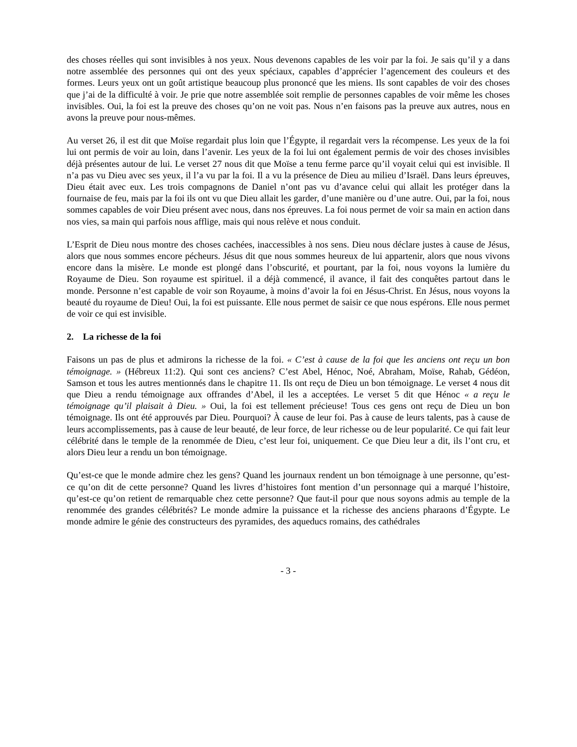des choses réelles qui sont invisibles à nos yeux. Nous devenons capables de les voir par la foi. Je sais qu’il y a dans notre assemblée des personnes qui ont des yeux spéciaux, capables d’apprécier l’agencement des couleurs et des formes. Leurs yeux ont un goût artistique beaucoup plus prononcé que les miens. Ils sont capables de voir des choses que j’ai de la difficulté à voir. Je prie que notre assemblée soit remplie de personnes capables de voir même les choses invisibles. Oui, la foi est la preuve des choses qu’on ne voit pas. Nous n’en faisons pas la preuve aux autres, nous en avons la preuve pour nous-mêmes.
Au verset 26, il est dit que Moïse regardait plus loin que l’Égypte, il regardait vers la récompense. Les yeux de la foi lui ont permis de voir au loin, dans l’avenir. Les yeux de la foi lui ont également permis de voir des choses invisibles déjà présentes autour de lui. Le verset 27 nous dit que Moïse a tenu ferme parce qu’il voyait celui qui est invisible. Il n’a pas vu Dieu avec ses yeux, il l’a vu par la foi. Il a vu la présence de Dieu au milieu d’Israël. Dans leurs épreuves, Dieu était avec eux. Les trois compagnons de Daniel n’ont pas vu d’avance celui qui allait les protéger dans la fournaise de feu, mais par la foi ils ont vu que Dieu allait les garder, d’une manière ou d’une autre. Oui, par la foi, nous sommes capables de voir Dieu présent avec nous, dans nos épreuves. La foi nous permet de voir sa main en action dans nos vies, sa main qui parfois nous afflige, mais qui nous relève et nous conduit.
L’Esprit de Dieu nous montre des choses cachées, inaccessibles à nos sens. Dieu nous déclare justes à cause de Jésus, alors que nous sommes encore pécheurs. Jésus dit que nous sommes heureux de lui appartenir, alors que nous vivons encore dans la misère. Le monde est plongé dans l’obscurité, et pourtant, par la foi, nous voyons la lumière du Royaume de Dieu. Son royaume est spirituel. il a déjà commencé, il avance, il fait des conquêtes partout dans le monde. Personne n’est capable de voir son Royaume, à moins d’avoir la foi en Jésus-Christ. En Jésus, nous voyons la beauté du royaume de Dieu! Oui, la foi est puissante. Elle nous permet de saisir ce que nous espérons. Elle nous permet de voir ce qui est invisible.
2. La richesse de la foi
Faisons un pas de plus et admirons la richesse de la foi. « C’est à cause de la foi que les anciens ont reçu un bon témoignage. » (Hébreux 11:2). Qui sont ces anciens? C’est Abel, Hénoc, Noé, Abraham, Moïse, Rahab, Gédéon, Samson et tous les autres mentionnés dans le chapitre 11. Ils ont reçu de Dieu un bon témoignage. Le verset 4 nous dit que Dieu a rendu témoignage aux offrandes d’Abel, il les a acceptées. Le verset 5 dit que Hénoc « a reçu le témoignage qu’il plaisait à Dieu. » Oui, la foi est tellement précieuse! Tous ces gens ont reçu de Dieu un bon témoignage. Ils ont été approuvés par Dieu. Pourquoi? À cause de leur foi. Pas à cause de leurs talents, pas à cause de leurs accomplissements, pas à cause de leur beauté, de leur force, de leur richesse ou de leur popularité. Ce qui fait leur célébrité dans le temple de la renommée de Dieu, c’est leur foi, uniquement. Ce que Dieu leur a dit, ils l’ont cru, et alors Dieu leur a rendu un bon témoignage.
Qu’est-ce que le monde admire chez les gens? Quand les journaux rendent un bon témoignage à une personne, qu’est-ce qu’on dit de cette personne? Quand les livres d’histoires font mention d’un personnage qui a marqué l’histoire, qu’est-ce qu’on retient de remarquable chez cette personne? Que faut-il pour que nous soyons admis au temple de la renommée des grandes célébrités? Le monde admire la puissance et la richesse des anciens pharaons d’Égypte. Le monde admire le génie des constructeurs des pyramides, des aqueducs romains, des cathédrales
- 3 -